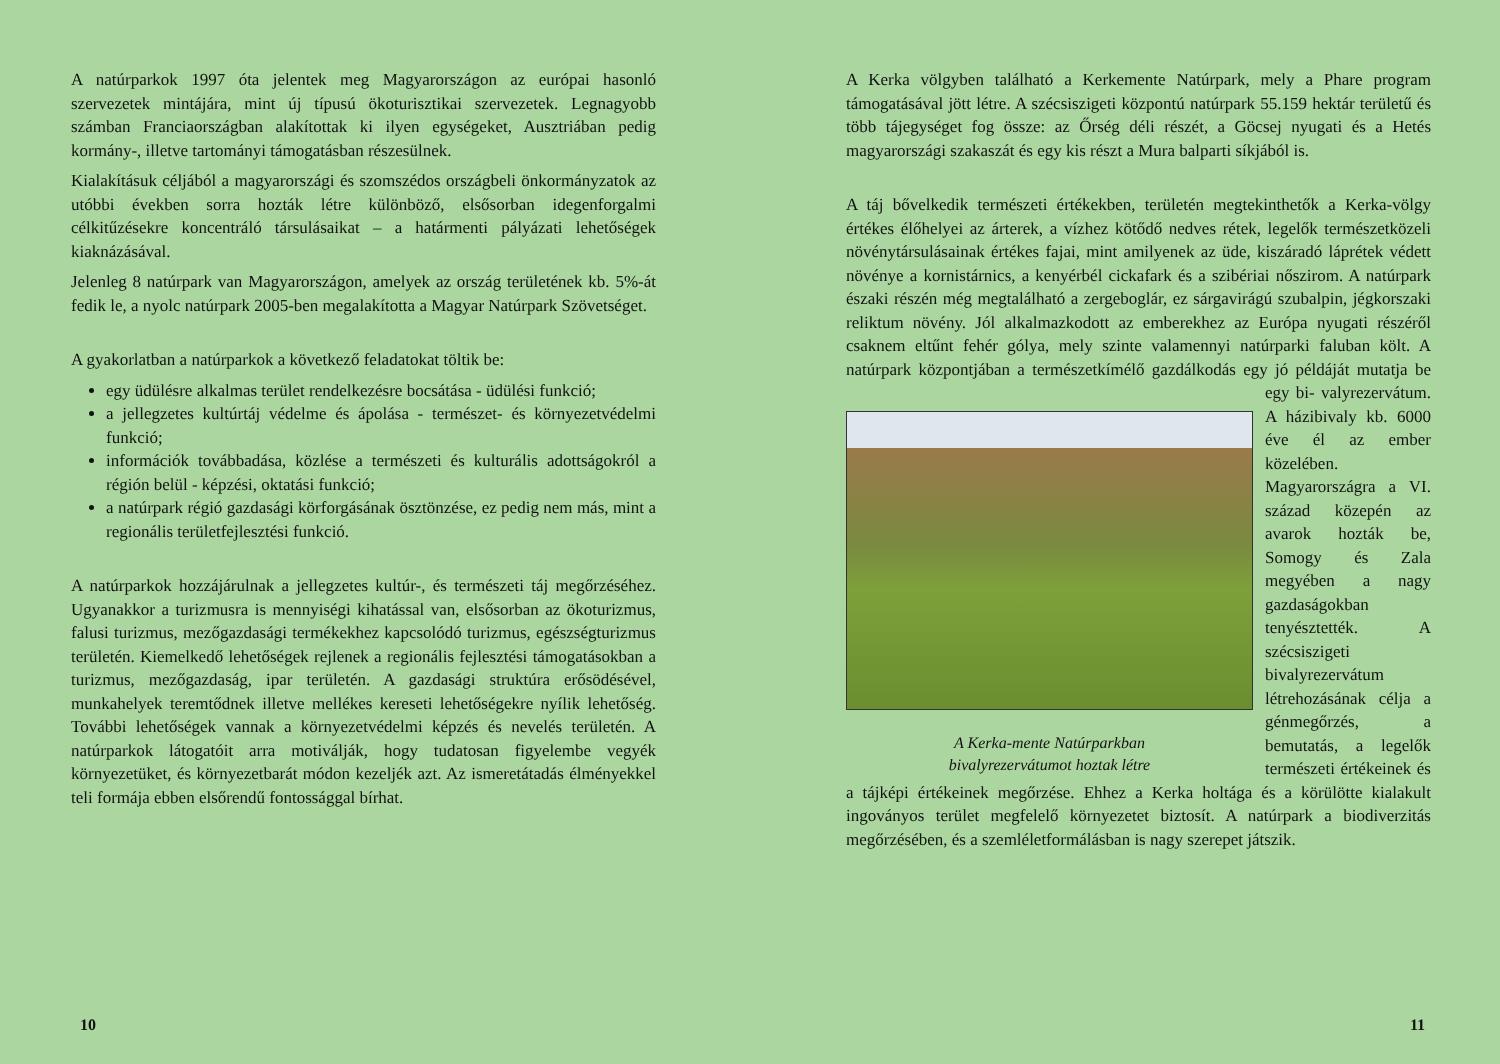A natúrparkok 1997 óta jelentek meg Magyarországon az európai hasonló szervezetek mintájára, mint új típusú ökoturisztikai szervezetek. Legnagyobb számban Franciaországban alakítottak ki ilyen egységeket, Ausztriában pedig kormány-, illetve tartományi támogatásban részesülnek.
Kialakításuk céljából a magyarországi és szomszédos országbeli önkormányzatok az utóbbi években sorra hozták létre különböző, elsősorban idegenforgalmi célkitűzésekre koncentráló társulásaikat – a határmenti pályázati lehetőségek kiaknázásával.
Jelenleg 8 natúrpark van Magyarországon, amelyek az ország területének kb. 5%-át fedik le, a nyolc natúrpark 2005-ben megalakította a Magyar Natúrpark Szövetséget.
A gyakorlatban a natúrparkok a következő feladatokat töltik be:
egy üdülésre alkalmas terület rendelkezésre bocsátása - üdülési funkció;
a jellegzetes kultúrtáj védelme és ápolása - természet- és környezetvédelmi funkció;
információk továbbadása, közlése a természeti és kulturális adottságokról a régión belül - képzési, oktatási funkció;
a natúrpark régió gazdasági körforgásának ösztönzése, ez pedig nem más, mint a regionális területfejlesztési funkció.
A natúrparkok hozzájárulnak a jellegzetes kultúr-, és természeti táj megőrzéséhez. Ugyanakkor a turizmusra is mennyiségi kihatással van, elsősorban az ökoturizmus, falusi turizmus, mezőgazdasági termékekhez kapcsolódó turizmus, egészségturizmus területén. Kiemelkedő lehetőségek rejlenek a regionális fejlesztési támogatásokban a turizmus, mezőgazdaság, ipar területén. A gazdasági struktúra erősödésével, munkahelyek teremtődnek illetve mellékes kereseti lehetőségekre nyílik lehetőség. További lehetőségek vannak a környezetvédelmi képzés és nevelés területén. A natúrparkok látogatóit arra motiválják, hogy tudatosan figyelembe vegyék környezetüket, és környezetbarát módon kezeljék azt. Az ismeretátadás élményekkel teli formája ebben elsőrendű fontossággal bírhat.
10
A Kerka völgyben található a Kerkemente Natúrpark, mely a Phare program támogatásával jött létre. A szécsiszigeti központú natúrpark 55.159 hektár területű és több tájegységet fog össze: az Őrség déli részét, a Göcsej nyugati és a Hetés magyarországi szakaszát és egy kis részt a Mura balparti síkjából is.
A táj bővelkedik természeti értékekben, területén megtekinthetők a Kerka-völgy értékes élőhelyei az árterek, a vízhez kötődő nedves rétek, legelők természetközeli növénytársulásainak értékes fajai, mint amilyenek az üde, kiszáradó láprétek védett növénye a kornistárnics, a kenyérbél cickafark és a szibériai nőszirom. A natúrpark északi részén még megtalálható a zergeboglár, ez sárgavirágú szubalpin, jégkorszaki reliktum növény. Jól alkalmazkodott az emberekhez az Európa nyugati részéről csaknem eltűnt fehér gólya, mely szinte valamennyi natúrparki faluban költ. A natúrpark központjában a természetkímélő gazdálkodás egy jó példáját mutatja be egy bi- A Kerka-mente Natúrparkban
bivalyrezervátumot hoztak létre valyrezervátum. A házibivaly kb. 6000 éve él az ember közelében. Magyarországra a VI. század közepén az avarok hozták be, Somogy és Zala megyében a nagy gazdaságokban tenyésztették. A szécsiszigeti bivalyrezervátum létrehozásának célja a génmegőrzés, a bemutatás, a legelők természeti értékeinek és a tájképi értékeinek megőrzése. Ehhez a Kerka holtága és a körülötte kialakult ingoványos terület megfelelő környezetet biztosít. A natúrpark a biodiverzitás megőrzésében, és a szemléletformálásban is nagy szerepet játszik.
11